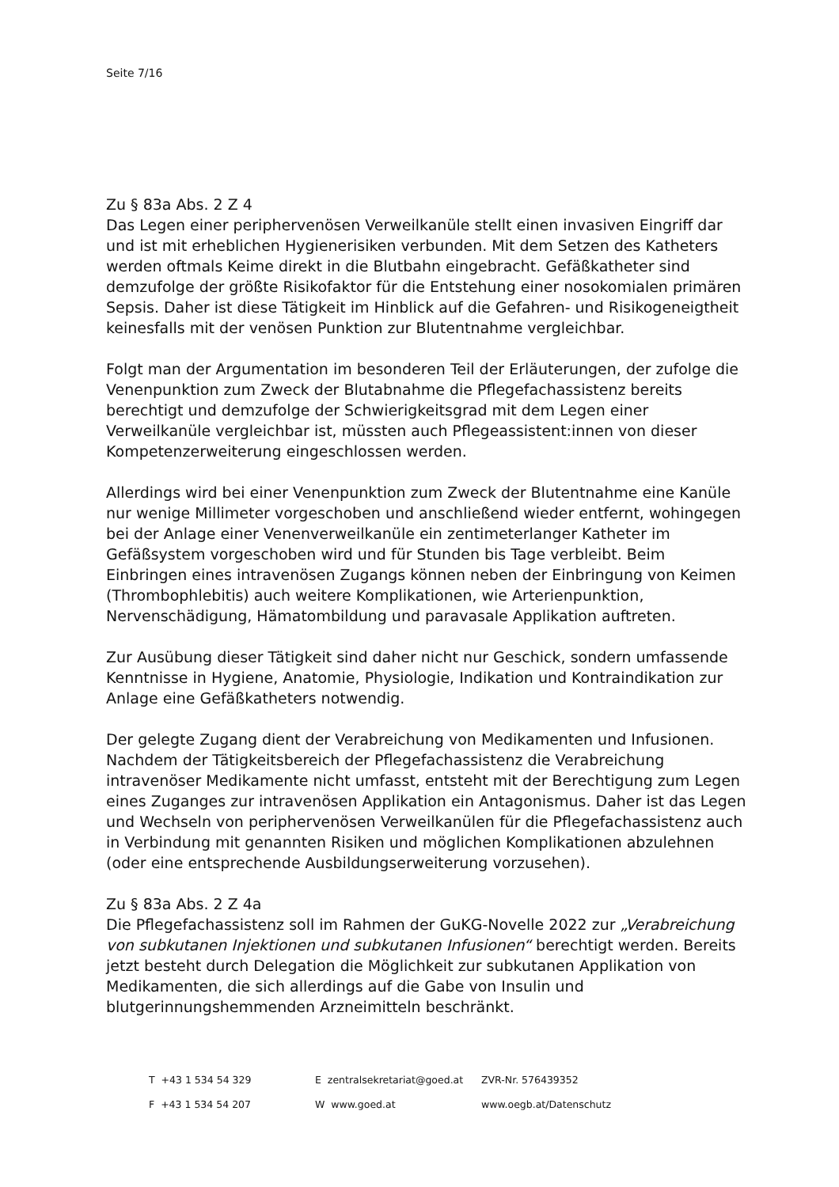Seite 7/16
Zu § 83a Abs. 2 Z 4
Das Legen einer periphervenösen Verweilkanüle stellt einen invasiven Eingriff dar und ist mit erheblichen Hygienerisiken verbunden. Mit dem Setzen des Katheters werden oftmals Keime direkt in die Blutbahn eingebracht. Gefäßkatheter sind demzufolge der größte Risikofaktor für die Entstehung einer nosokomialen primären Sepsis. Daher ist diese Tätigkeit im Hinblick auf die Gefahren- und Risikogeneigtheit keinesfalls mit der venösen Punktion zur Blutentnahme vergleichbar.
Folgt man der Argumentation im besonderen Teil der Erläuterungen, der zufolge die Venenpunktion zum Zweck der Blutabnahme die Pflegefachassistenz bereits berechtigt und demzufolge der Schwierigkeitsgrad mit dem Legen einer Verweilkanüle vergleichbar ist, müssten auch Pflegeassistent:innen von dieser Kompetenzerweiterung eingeschlossen werden.
Allerdings wird bei einer Venenpunktion zum Zweck der Blutentnahme eine Kanüle nur wenige Millimeter vorgeschoben und anschließend wieder entfernt, wohingegen bei der Anlage einer Venenverweilkanüle ein zentimeterlanger Katheter im Gefäßsystem vorgeschoben wird und für Stunden bis Tage verbleibt. Beim Einbringen eines intravenösen Zugangs können neben der Einbringung von Keimen (Thrombophlebitis) auch weitere Komplikationen, wie Arterienpunktion, Nervenschädigung, Hämatombildung und paravasale Applikation auftreten.
Zur Ausübung dieser Tätigkeit sind daher nicht nur Geschick, sondern umfassende Kenntnisse in Hygiene, Anatomie, Physiologie, Indikation und Kontraindikation zur Anlage eine Gefäßkatheters notwendig.
Der gelegte Zugang dient der Verabreichung von Medikamenten und Infusionen. Nachdem der Tätigkeitsbereich der Pflegefachassistenz die Verabreichung intravenöser Medikamente nicht umfasst, entsteht mit der Berechtigung zum Legen eines Zuganges zur intravenösen Applikation ein Antagonismus. Daher ist das Legen und Wechseln von periphervenösen Verweilkanülen für die Pflegefachassistenz auch in Verbindung mit genannten Risiken und möglichen Komplikationen abzulehnen (oder eine entsprechende Ausbildungserweiterung vorzusehen).
Zu § 83a Abs. 2 Z 4a
Die Pflegefachassistenz soll im Rahmen der GuKG-Novelle 2022 zur „Verabreichung von subkutanen Injektionen und subkutanen Infusionen“ berechtigt werden. Bereits jetzt besteht durch Delegation die Möglichkeit zur subkutanen Applikation von Medikamenten, die sich allerdings auf die Gabe von Insulin und blutgerinnungshemmenden Arzneimitteln beschränkt.
| T +43 1 534 54 329 | E zentralsekretariat@goed.at | ZVR-Nr. 576439352 |
| F +43 1 534 54 207 | W www.goed.at | www.oegb.at/Datenschutz |